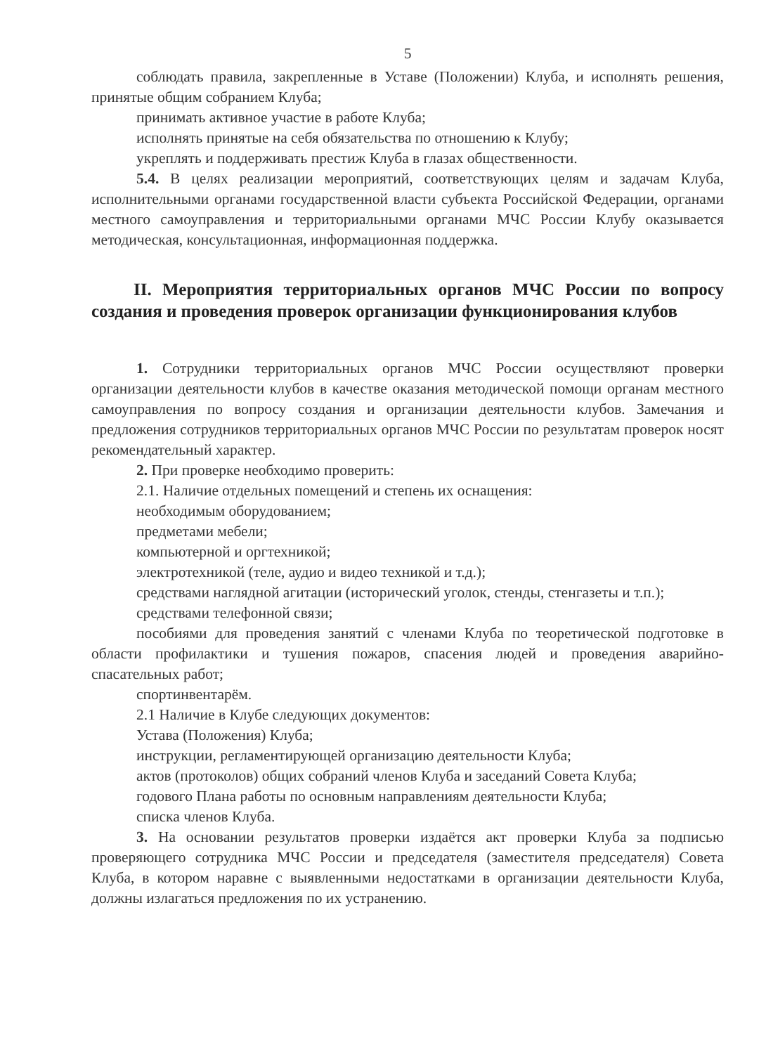5
соблюдать правила, закрепленные в Уставе (Положении) Клуба, и исполнять решения, принятые общим собранием Клуба;
принимать активное участие в работе Клуба;
исполнять принятые на себя обязательства по отношению к Клубу;
укреплять и поддерживать престиж Клуба в глазах общественности.
5.4. В целях реализации мероприятий, соответствующих целям и задачам Клуба, исполнительными органами государственной власти субъекта Российской Федерации, органами местного самоуправления и территориальными органами МЧС России Клубу оказывается методическая, консультационная, информационная поддержка.
II. Мероприятия территориальных органов МЧС России по вопросу создания и проведения проверок организации функционирования клубов
1. Сотрудники территориальных органов МЧС России осуществляют проверки организации деятельности клубов в качестве оказания методической помощи органам местного самоуправления по вопросу создания и организации деятельности клубов. Замечания и предложения сотрудников территориальных органов МЧС России по результатам проверок носят рекомендательный характер.
2. При проверке необходимо проверить:
2.1. Наличие отдельных помещений и степень их оснащения:
необходимым оборудованием;
предметами мебели;
компьютерной и оргтехникой;
электротехникой (теле, аудио и видео техникой и т.д.);
средствами наглядной агитации (исторический уголок, стенды, стенгазеты и т.п.);
средствами телефонной связи;
пособиями для проведения занятий с членами Клуба по теоретической подготовке в области профилактики и тушения пожаров, спасения людей и проведения аварийно-спасательных работ;
спортинвентарём.
2.1 Наличие в Клубе следующих документов:
Устава (Положения) Клуба;
инструкции, регламентирующей организацию деятельности Клуба;
актов (протоколов) общих собраний членов Клуба и заседаний Совета Клуба;
годового Плана работы по основным направлениям деятельности Клуба;
списка членов Клуба.
3. На основании результатов проверки издаётся акт проверки Клуба за подписью проверяющего сотрудника МЧС России и председателя (заместителя председателя) Совета Клуба, в котором наравне с выявленными недостатками в организации деятельности Клуба, должны излагаться предложения по их устранению.